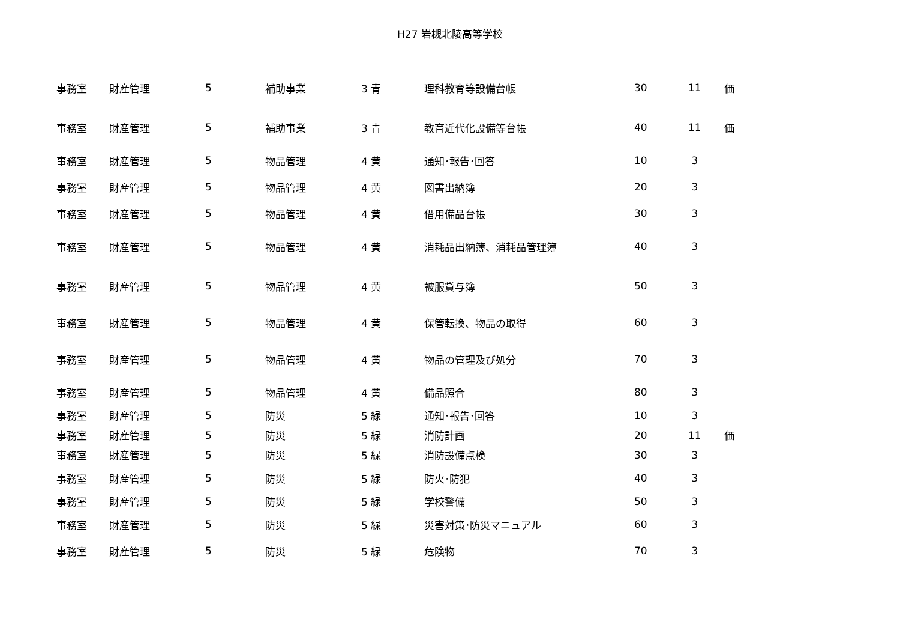H27 岩槻北陵高等学校
| 事務室 | 財産管理 | 5 | 補助事業 | 3 青 | 理科教育等設備台帳 | 30 | 11 | 価 |
| 事務室 | 財産管理 | 5 | 補助事業 | 3 青 | 教育近代化設備等台帳 | 40 | 11 | 価 |
| 事務室 | 財産管理 | 5 | 物品管理 | 4 黄 | 通知･報告･回答 | 10 | 3 | |
| 事務室 | 財産管理 | 5 | 物品管理 | 4 黄 | 図書出納簿 | 20 | 3 | |
| 事務室 | 財産管理 | 5 | 物品管理 | 4 黄 | 借用備品台帳 | 30 | 3 | |
| 事務室 | 財産管理 | 5 | 物品管理 | 4 黄 | 消耗品出納簿、消耗品管理簿 | 40 | 3 | |
| 事務室 | 財産管理 | 5 | 物品管理 | 4 黄 | 被服貸与簿 | 50 | 3 | |
| 事務室 | 財産管理 | 5 | 物品管理 | 4 黄 | 保管転換、物品の取得 | 60 | 3 | |
| 事務室 | 財産管理 | 5 | 物品管理 | 4 黄 | 物品の管理及び処分 | 70 | 3 | |
| 事務室 | 財産管理 | 5 | 物品管理 | 4 黄 | 備品照合 | 80 | 3 | |
| 事務室 | 財産管理 | 5 | 防災 | 5 緑 | 通知･報告･回答 | 10 | 3 | |
| 事務室 | 財産管理 | 5 | 防災 | 5 緑 | 消防計画 | 20 | 11 | 価 |
| 事務室 | 財産管理 | 5 | 防災 | 5 緑 | 消防設備点検 | 30 | 3 | |
| 事務室 | 財産管理 | 5 | 防災 | 5 緑 | 防火･防犯 | 40 | 3 | |
| 事務室 | 財産管理 | 5 | 防災 | 5 緑 | 学校警備 | 50 | 3 | |
| 事務室 | 財産管理 | 5 | 防災 | 5 緑 | 災害対策･防災マニュアル | 60 | 3 | |
| 事務室 | 財産管理 | 5 | 防災 | 5 緑 | 危険物 | 70 | 3 | |